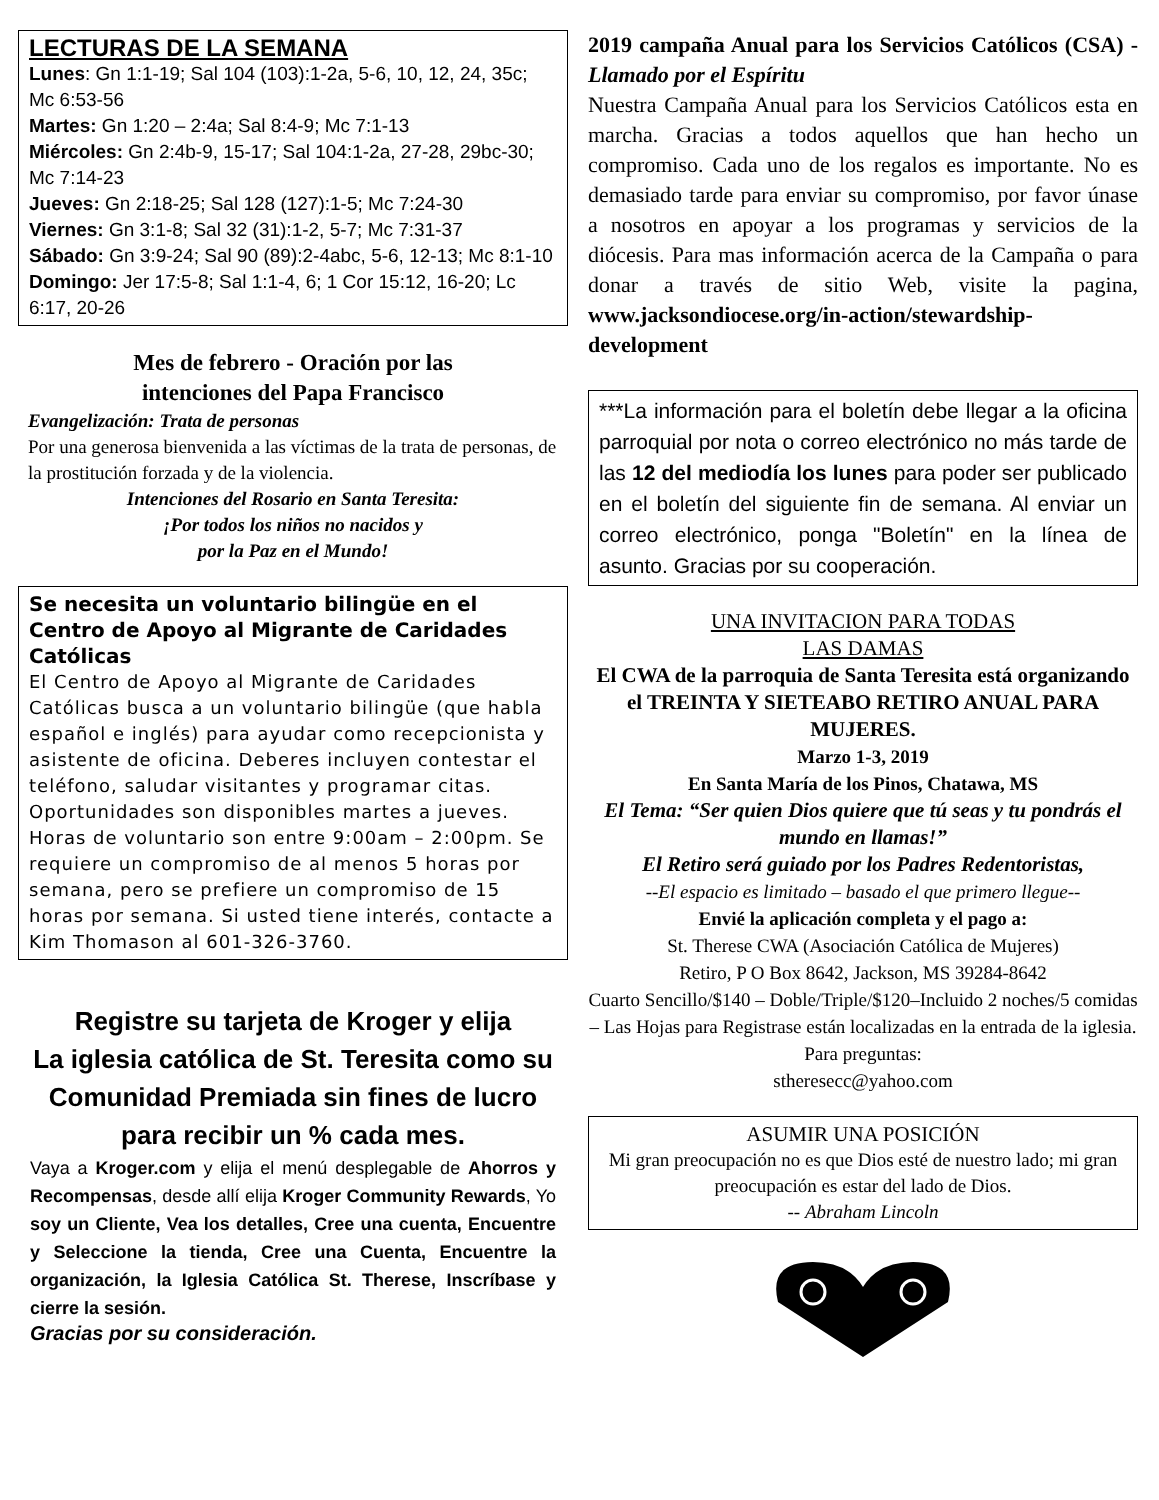LECTURAS DE LA SEMANA
Lunes: Gn 1:1-19; Sal 104 (103):1-2a, 5-6, 10, 12, 24, 35c; Mc 6:53-56
Martes: Gn 1:20 – 2:4a; Sal 8:4-9; Mc 7:1-13
Miércoles: Gn 2:4b-9, 15-17; Sal 104:1-2a, 27-28, 29bc-30; Mc 7:14-23
Jueves: Gn 2:18-25; Sal 128 (127):1-5; Mc 7:24-30
Viernes: Gn 3:1-8; Sal 32 (31):1-2, 5-7; Mc 7:31-37
Sábado: Gn 3:9-24; Sal 90 (89):2-4abc, 5-6, 12-13; Mc 8:1-10
Domingo: Jer 17:5-8; Sal 1:1-4, 6; 1 Cor 15:12, 16-20; Lc 6:17, 20-26
Mes de febrero - Oración por las
intenciones del Papa Francisco
Evangelización: Trata de personas
Por una generosa bienvenida a las víctimas de la trata de personas, de la prostitución forzada y de la violencia.
Intenciones del Rosario en Santa Teresita:
¡Por todos los niños no nacidos y
por la Paz en el Mundo!
Se necesita un voluntario bilingüe en el Centro de Apoyo al Migrante de Caridades Católicas
El Centro de Apoyo al Migrante de Caridades Católicas busca a un voluntario bilingüe (que habla español e inglés) para ayudar como recepcionista y asistente de oficina. Deberes incluyen contestar el teléfono, saludar visitantes y programar citas. Oportunidades son disponibles martes a jueves. Horas de voluntario son entre 9:00am – 2:00pm. Se requiere un compromiso de al menos 5 horas por semana, pero se prefiere un compromiso de 15 horas por semana. Si usted tiene interés, contacte a Kim Thomason al 601-326-3760.
Registre su tarjeta de Kroger y elija
La iglesia católica de St. Teresita como su Comunidad Premiada sin fines de lucro para recibir un % cada mes.
Vaya a Kroger.com y elija el menú desplegable de Ahorros y Recompensas, desde allí elija Kroger Community Rewards, Yo soy un Cliente, Vea los detalles, Cree una cuenta, Encuentre y Seleccione la tienda, Cree una Cuenta, Encuentre la organización, la Iglesia Católica St. Therese, Inscríbase y cierre la sesión.
Gracias por su consideración.
2019 campaña Anual para los Servicios Católicos (CSA) - Llamado por el Espíritu
Nuestra Campaña Anual para los Servicios Católicos esta en marcha. Gracias a todos aquellos que han hecho un compromiso. Cada uno de los regalos es importante. No es demasiado tarde para enviar su compromiso, por favor únase a nosotros en apoyar a los programas y servicios de la diócesis. Para mas información acerca de la Campaña o para donar a través de sitio Web, visite la pagina, www.jacksondiocese.org/in-action/stewardship-development
***La información para el boletín debe llegar a la oficina parroquial por nota o correo electrónico no más tarde de las 12 del mediodía los lunes para poder ser publicado en el boletín del siguiente fin de semana. Al enviar un correo electrónico, ponga "Boletín" en la línea de asunto. Gracias por su cooperación.
UNA INVITACION PARA TODAS
LAS DAMAS
El CWA de la parroquia de Santa Teresita está organizando el TREINTA Y SIETEABO RETIRO ANUAL PARA MUJERES.
Marzo 1-3, 2019
En Santa María de los Pinos, Chatawa, MS
El Tema: “Ser quien Dios quiere que tú seas y tu pondrás el mundo en llamas!”
El Retiro será guiado por los Padres Redentoristas,
--El espacio es limitado – basado el que primero llegue--
Envié la aplicación completa y el pago a:
St. Therese CWA (Asociación Católica de Mujeres)
Retiro, P O Box 8642, Jackson, MS 39284-8642
Cuarto Sencillo/$140 – Doble/Triple/$120–Incluido 2 noches/5 comidas – Las Hojas para Registrase están localizadas en la entrada de la iglesia. Para preguntas:
stheresecc@yahoo.com
ASUMIR UNA POSICIÓN
Mi gran preocupación no es que Dios esté de nuestro lado; mi gran preocupación es estar del lado de Dios.
-- Abraham Lincoln